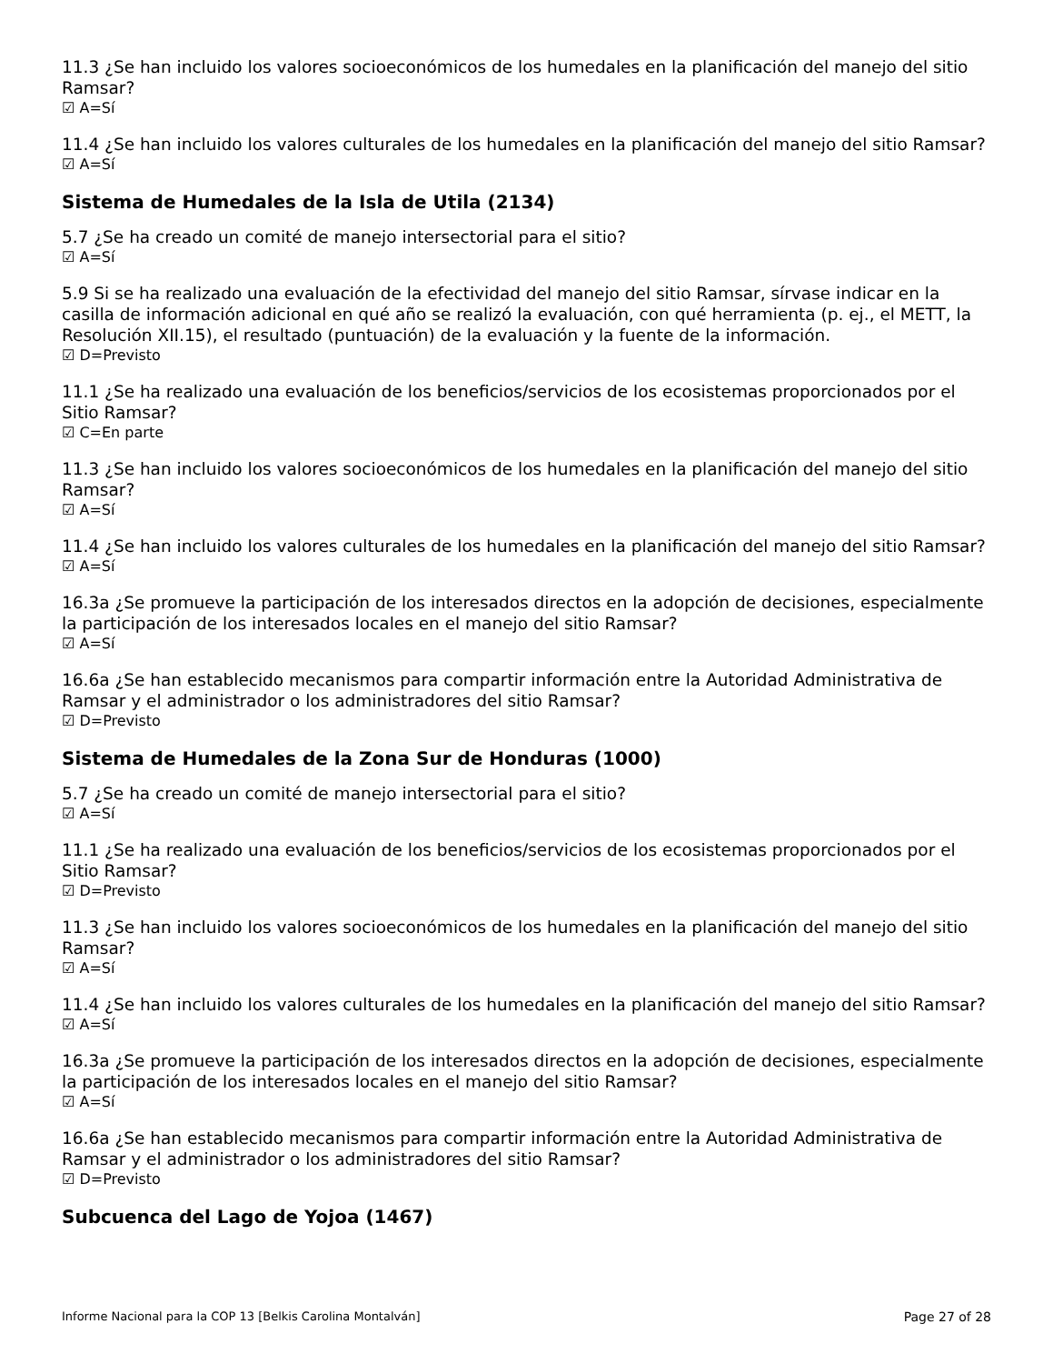11.3 ¿Se han incluido los valores socioeconómicos de los humedales en la planificación del manejo del sitio Ramsar?
☑ A=Sí
11.4 ¿Se han incluido los valores culturales de los humedales en la planificación del manejo del sitio Ramsar?
☑ A=Sí
Sistema de Humedales de la Isla de Utila (2134)
5.7 ¿Se ha creado un comité de manejo intersectorial para el sitio?
☑ A=Sí
5.9 Si se ha realizado una evaluación de la efectividad del manejo del sitio Ramsar, sírvase indicar en la casilla de información adicional en qué año se realizó la evaluación, con qué herramienta (p. ej., el METT, la Resolución XII.15), el resultado (puntuación) de la evaluación y la fuente de la información.
☑ D=Previsto
11.1 ¿Se ha realizado una evaluación de los beneficios/servicios de los ecosistemas proporcionados por el Sitio Ramsar?
☑ C=En parte
11.3 ¿Se han incluido los valores socioeconómicos de los humedales en la planificación del manejo del sitio Ramsar?
☑ A=Sí
11.4 ¿Se han incluido los valores culturales de los humedales en la planificación del manejo del sitio Ramsar?
☑ A=Sí
16.3a ¿Se promueve la participación de los interesados directos en la adopción de decisiones, especialmente la participación de los interesados locales en el manejo del sitio Ramsar?
☑ A=Sí
16.6a ¿Se han establecido mecanismos para compartir información entre la Autoridad Administrativa de Ramsar y el administrador o los administradores del sitio Ramsar?
☑ D=Previsto
Sistema de Humedales de la Zona Sur de Honduras (1000)
5.7 ¿Se ha creado un comité de manejo intersectorial para el sitio?
☑ A=Sí
11.1 ¿Se ha realizado una evaluación de los beneficios/servicios de los ecosistemas proporcionados por el Sitio Ramsar?
☑ D=Previsto
11.3 ¿Se han incluido los valores socioeconómicos de los humedales en la planificación del manejo del sitio Ramsar?
☑ A=Sí
11.4 ¿Se han incluido los valores culturales de los humedales en la planificación del manejo del sitio Ramsar?
☑ A=Sí
16.3a ¿Se promueve la participación de los interesados directos en la adopción de decisiones, especialmente la participación de los interesados locales en el manejo del sitio Ramsar?
☑ A=Sí
16.6a ¿Se han establecido mecanismos para compartir información entre la Autoridad Administrativa de Ramsar y el administrador o los administradores del sitio Ramsar?
☑ D=Previsto
Subcuenca del Lago de Yojoa (1467)
Informe Nacional para la COP 13 [Belkis Carolina Montalván] Page 27 of 28